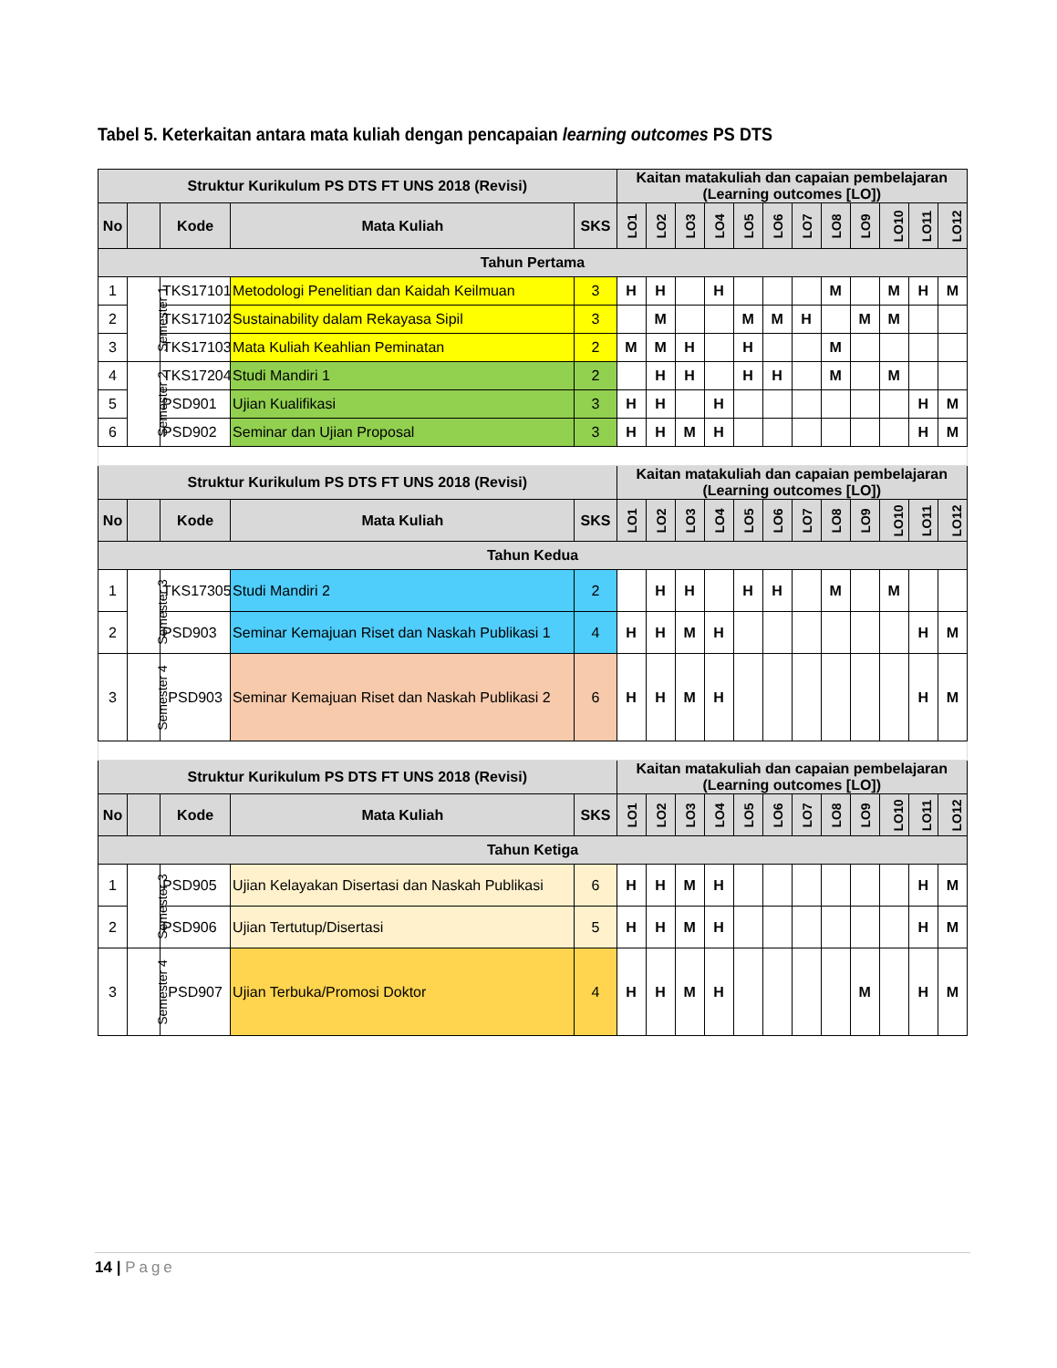Tabel 5. Keterkaitan antara mata kuliah dengan pencapaian learning outcomes PS DTS
| Struktur Kurikulum PS DTS FT UNS 2018 (Revisi) | | | | | Kaitan matakuliah dan capaian pembelajaran (Learning outcomes [LO]) | | | | | | | | | | | |
| --- | --- | --- | --- | --- | --- | --- | --- | --- | --- | --- | --- | --- | --- | --- | --- | --- |
| No | | Kode | Mata Kuliah | SKS | LO1 | LO2 | LO3 | LO4 | LO5 | LO6 | LO7 | LO8 | LO9 | LO10 | LO11 | LO12 |
| Tahun Pertama | | | | | | | | | | | | | | | | |
| 1 | Semester 1 | TKS17101 | Metodologi Penelitian dan Kaidah Keilmuan | 3 | H | H | | H | | | | M | | M | H | M |
| 2 | | TKS17102 | Sustainability dalam Rekayasa Sipil | 3 | | M | | | M | M | H | | M | M | | |
| 3 | | TKS17103 | Mata Kuliah Keahlian Peminatan | 2 | M | M | H | | H | | | M | | | | |
| 4 | Semester 2 | TKS17204 | Studi Mandiri 1 | 2 | | H | H | | H | H | | M | | M | | |
| 5 | | PSD901 | Ujian Kualifikasi | 3 | H | H | | H | | | | | | | H | M |
| 6 | | PSD902 | Seminar dan Ujian Proposal | 3 | H | H | M | H | | | | | | | H | M |
| Struktur Kurikulum PS DTS FT UNS 2018 (Revisi) | | | | | Kaitan matakuliah dan capaian pembelajaran (Learning outcomes [LO]) | | | | | | | | | | | |
| No | | Kode | Mata Kuliah | SKS | LO1 | LO2 | LO3 | LO4 | LO5 | LO6 | LO7 | LO8 | LO9 | LO10 | LO11 | LO12 |
| Tahun Kedua | | | | | | | | | | | | | | | | |
| 1 | Semester 3 | TKS17305 | Studi Mandiri 2 | 2 | | H | H | | H | H | | M | | M | | |
| 2 | | PSD903 | Seminar Kemajuan Riset dan Naskah Publikasi 1 | 4 | H | H | M | H | | | | | | | H | M |
| 3 | Semester 4 | PSD903 | Seminar Kemajuan Riset dan Naskah Publikasi 2 | 6 | H | H | M | H | | | | | | | H | M |
| Struktur Kurikulum PS DTS FT UNS 2018 (Revisi) | | | | | Kaitan matakuliah dan capaian pembelajaran (Learning outcomes [LO]) | | | | | | | | | | | |
| No | | Kode | Mata Kuliah | SKS | LO1 | LO2 | LO3 | LO4 | LO5 | LO6 | LO7 | LO8 | LO9 | LO10 | LO11 | LO12 |
| Tahun Ketiga | | | | | | | | | | | | | | | | |
| 1 | Semester 3 | PSD905 | Ujian Kelayakan Disertasi dan Naskah Publikasi | 6 | H | H | M | H | | | | | | | H | M |
| 2 | | PSD906 | Ujian Tertutup/Disertasi | 5 | H | H | M | H | | | | | | | H | M |
| 3 | Semester 4 | PSD907 | Ujian Terbuka/Promosi Doktor | 4 | H | H | M | H | | | | | M | | H | M |
14 | Page